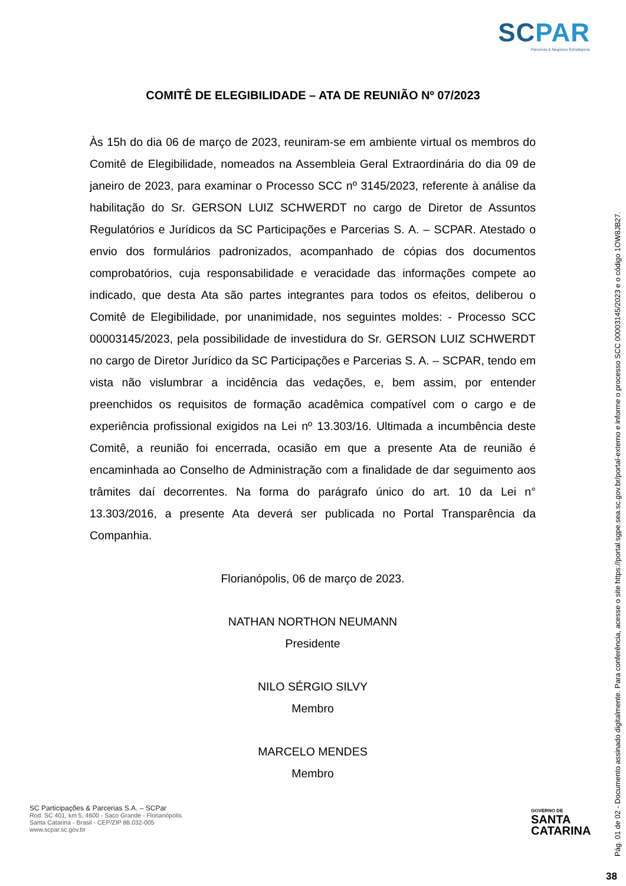SCPAR
Parcerias & Negócios Estratégicos
COMITÊ DE ELEGIBILIDADE – ATA DE REUNIÃO Nº 07/2023
Às 15h do dia 06 de março de 2023, reuniram-se em ambiente virtual os membros do Comitê de Elegibilidade, nomeados na Assembleia Geral Extraordinária do dia 09 de janeiro de 2023, para examinar o Processo SCC nº 3145/2023, referente à análise da habilitação do Sr. GERSON LUIZ SCHWERDT no cargo de Diretor de Assuntos Regulatórios e Jurídicos da SC Participações e Parcerias S. A. – SCPAR. Atestado o envio dos formulários padronizados, acompanhado de cópias dos documentos comprobatórios, cuja responsabilidade e veracidade das informações compete ao indicado, que desta Ata são partes integrantes para todos os efeitos, deliberou o Comitê de Elegibilidade, por unanimidade, nos seguintes moldes: - Processo SCC 00003145/2023, pela possibilidade de investidura do Sr. GERSON LUIZ SCHWERDT no cargo de Diretor Jurídico da SC Participações e Parcerias S. A. – SCPAR, tendo em vista não vislumbrar a incidência das vedações, e, bem assim, por entender preenchidos os requisitos de formação acadêmica compatível com o cargo e de experiência profissional exigidos na Lei nº 13.303/16. Ultimada a incumbência deste Comitê, a reunião foi encerrada, ocasião em que a presente Ata de reunião é encaminhada ao Conselho de Administração com a finalidade de dar seguimento aos trâmites daí decorrentes. Na forma do parágrafo único do art. 10 da Lei n° 13.303/2016, a presente Ata deverá ser publicada no Portal Transparência da Companhia.
Florianópolis, 06 de março de 2023.
NATHAN NORTHON NEUMANN
Presidente
NILO SÉRGIO SILVY
Membro
MARCELO MENDES
Membro
SC Participações & Parcerias S.A. – SCPar
Rod. SC 401, km 5, 4600 - Saco Grande - Florianópolis
Santa Catarina - Brasil - CEP/ZIP 88.032-005
www.scpar.sc.gov.br
GOVERNO DE
SANTA
CATARINA
Pág. 01 de 02 - Documento assinado digitalmente. Para conferência, acesse o site https://portal.sgpe.sea.sc.gov.br/portal-externo e informe o processo SCC 00003145/2023 e o código 1OW8JB27.
38